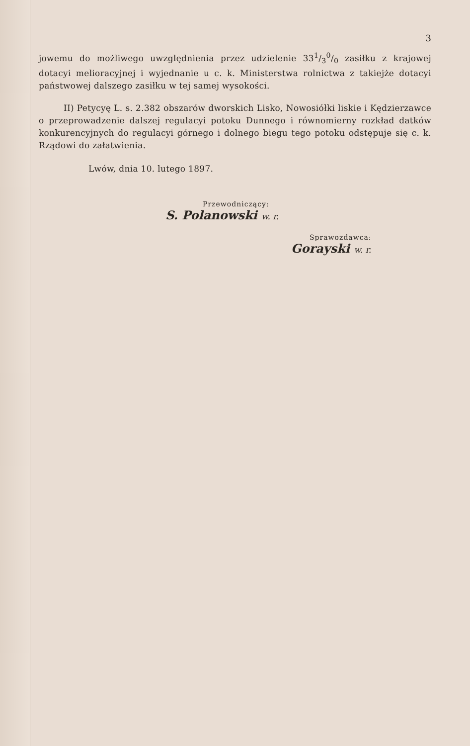3
jowemu do możliwego uwzględnienia przez udzielenie 331/30/0 zasiłku z krajowej dotacyi melioracyjnej i wyjednanie u c. k. Ministerstwa rolnictwa z takiejże dotacyi państwowej dalszego zasiłku w tej samej wysokości.
II) Petycyę L. s. 2.382 obszarów dworskich Lisko, Nowosiółki liskie i Kędzierzawce o przeprowadzenie dalszej regulacyi potoku Dunnego i równomierny rozkład datków konkurencyjnych do regulacyi górnego i dolnego biegu tego potoku odstępuje się c. k. Rządowi do załatwienia.
Lwów, dnia 10. lutego 1897.
Przewodniczący:
S. Polanowski w. r.
Sprawozdawca:
Gorayski w. r.